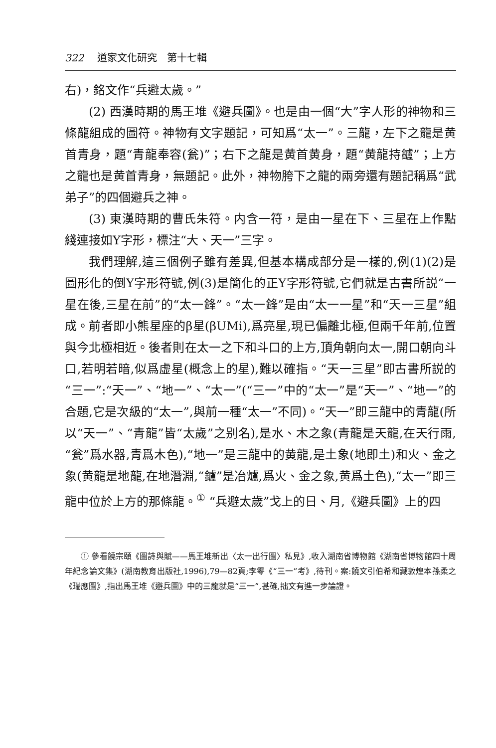322 道家文化研究　第十七輯
右)，銘文作“兵避太歲。”
(2) 西漢時期的馬王堆《避兵圖》。也是由一個“大”字人形的神物和三條龍組成的圖符。神物有文字題記，可知爲“太一”。三龍，左下之龍是黄首青身，題“青龍奉容(瓮)”；右下之龍是黄首黄身，題“黄龍持鑪”；上方之龍也是黄首青身，無題記。此外，神物胯下之龍的兩旁還有題記稱爲“武弟子”的四個避兵之神。
(3) 東漢時期的曹氏朱符。内含一符，是由一星在下、三星在上作點綫連接如Y字形，標注“大、天一”三字。
我們理解,這三個例子雖有差異,但基本構成部分是一樣的,例(1)(2)是圖形化的倒Y字形符號,例(3)是簡化的正Y字形符號,它們就是古書所説“一星在後,三星在前”的“太一鋒”。“太一鋒”是由“太一一星”和“天一三星”組成。前者即小熊星座的β星(βUMi),爲亮星,現已偏離北極,但兩千年前,位置與今北極相近。後者則在太一之下和斗口的上方,頂角朝向太一,開口朝向斗口,若明若暗,似爲虚星(概念上的星),難以確指。“天一三星”即古書所説的“三一”:“天一”、“地一”、“太一”(“三一”中的“太一”是“天一”、“地一”的合題,它是次級的“太一”,與前一種“太一”不同)。“天一”即三龍中的青龍(所以“天一”、“青龍”皆“太歲”之别名),是水、木之象(青龍是天龍,在天行雨,“瓮”爲水器,青爲木色),“地一”是三龍中的黄龍,是土象(地即土)和火、金之象(黄龍是地龍,在地潛淵,“鑪”是冶爐,爲火、金之象,黄爲土色),“太一”即三龍中位於上方的那條龍。<sup>①</sup> “兵避太歲”戈上的日、月,《避兵圖》上的四
① 參看饒宗頤《圖詩與賦——馬王堆新出〈太一出行圖〉私見》,收入湖南省博物館《湖南省博物館四十周年紀念論文集》(湖南教育出版社,1996),79—82頁;李零《“三一”考》,待刊。案:饒文引伯希和藏敦煌本孫柔之《瑞應圖》,指出馬王堆《避兵圖》中的三龍就是“三一”,甚確,拙文有進一步論證。